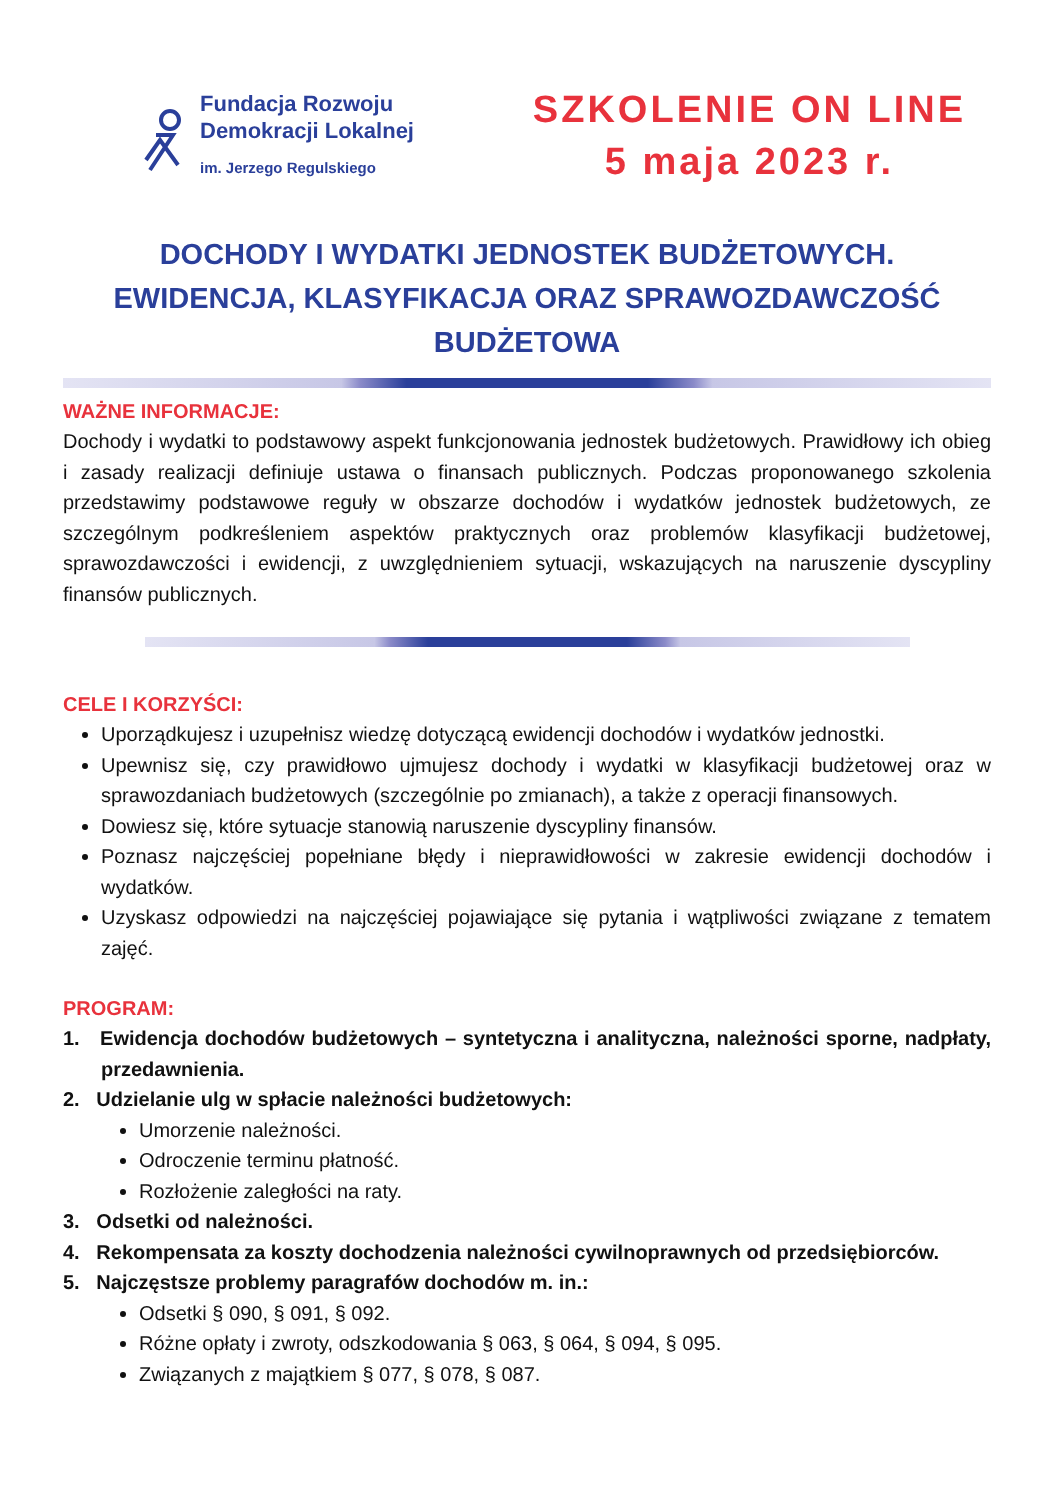Fundacja Rozwoju
Demokracji Lokalnej
im. Jerzego Regulskiego
SZKOLENIE ON LINE
5 maja 2023 r.
DOCHODY I WYDATKI JEDNOSTEK BUDŻETOWYCH.
EWIDENCJA, KLASYFIKACJA ORAZ SPRAWOZDAWCZOŚĆ
BUDŻETOWA
WAŻNE INFORMACJE:
Dochody i wydatki to podstawowy aspekt funkcjonowania jednostek budżetowych. Prawidłowy ich obieg i zasady realizacji definiuje ustawa o finansach publicznych. Podczas proponowanego szkolenia przedstawimy podstawowe reguły w obszarze dochodów i wydatków jednostek budżetowych, ze szczególnym podkreśleniem aspektów praktycznych oraz problemów klasyfikacji budżetowej, sprawozdawczości i ewidencji, z uwzględnieniem sytuacji, wskazujących na naruszenie dyscypliny finansów publicznych.
CELE I KORZYŚCI:
Uporządkujesz i uzupełnisz wiedzę dotyczącą ewidencji dochodów i wydatków jednostki.
Upewnisz się, czy prawidłowo ujmujesz dochody i wydatki w klasyfikacji budżetowej oraz w sprawozdaniach budżetowych (szczególnie po zmianach), a także z operacji finansowych.
Dowiesz się, które sytuacje stanowią naruszenie dyscypliny finansów.
Poznasz najczęściej popełniane błędy i nieprawidłowości w zakresie ewidencji dochodów i wydatków.
Uzyskasz odpowiedzi na najczęściej pojawiające się pytania i wątpliwości związane z tematem zajęć.
PROGRAM:
1. Ewidencja dochodów budżetowych – syntetyczna i analityczna, należności sporne, nadpłaty, przedawnienia.
2. Udzielanie ulg w spłacie należności budżetowych:
Umorzenie należności.
Odroczenie terminu płatność.
Rozłożenie zaległości na raty.
3. Odsetki od należności.
4. Rekompensata za koszty dochodzenia należności cywilnoprawnych od przedsiębiorców.
5. Najczęstsze problemy paragrafów dochodów m. in.:
Odsetki § 090, § 091, § 092.
Różne opłaty i zwroty, odszkodowania § 063, § 064, § 094, § 095.
Związanych z majątkiem § 077, § 078, § 087.